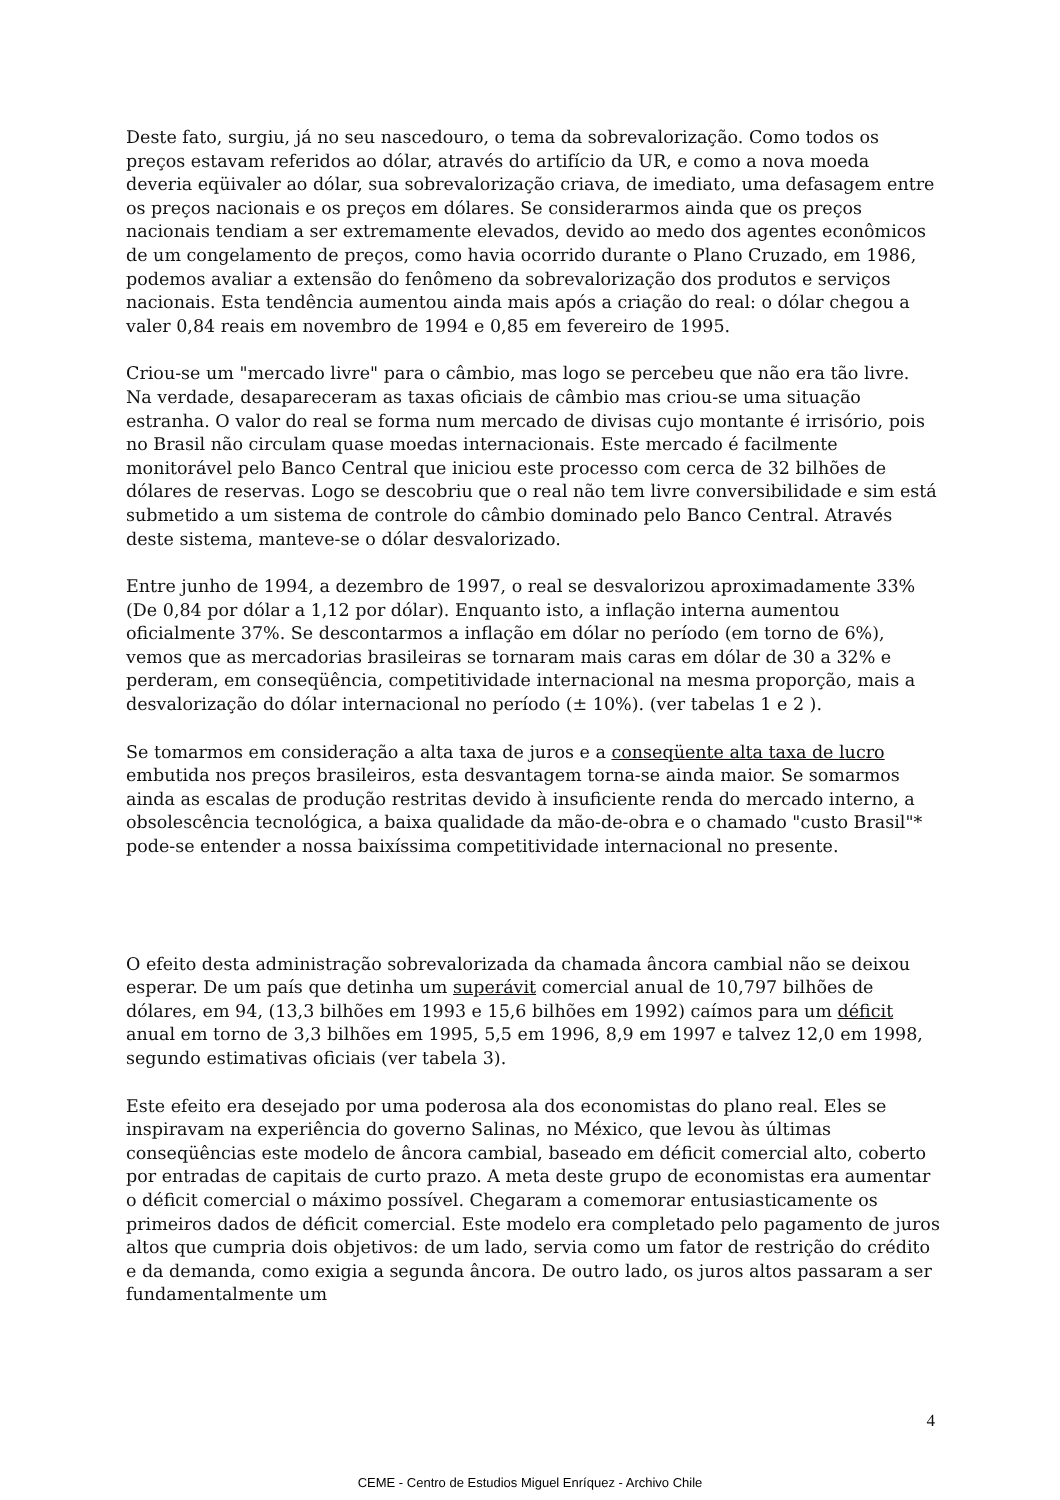Deste fato, surgiu, já no seu nascedouro, o tema da sobrevalorização. Como todos os preços estavam referidos ao dólar, através do artifício da UR, e como a nova moeda deveria eqüivaler ao dólar, sua sobrevalorização criava, de imediato, uma defasagem entre os preços nacionais e os preços em dólares. Se considerarmos ainda que os preços nacionais tendiam a ser extremamente elevados, devido ao medo dos agentes econômicos de um congelamento de preços, como havia ocorrido durante o Plano Cruzado, em 1986, podemos avaliar a extensão do fenômeno da sobrevalorização dos produtos e serviços nacionais. Esta tendência aumentou ainda mais após a criação do real: o dólar chegou a valer 0,84 reais em novembro de 1994 e 0,85 em fevereiro de 1995.
Criou-se um "mercado livre" para o câmbio, mas logo se percebeu que não era tão livre. Na verdade, desapareceram as taxas oficiais de câmbio mas criou-se uma situação estranha. O valor do real se forma num mercado de divisas cujo montante é irrisório, pois no Brasil não circulam quase moedas internacionais. Este mercado é facilmente monitorável pelo Banco Central que iniciou este processo com cerca de 32 bilhões de dólares de reservas. Logo se descobriu que o real não tem livre conversibilidade e sim está submetido a um sistema de controle do câmbio dominado pelo Banco Central. Através deste sistema, manteve-se o dólar desvalorizado.
Entre junho de 1994, a dezembro de 1997, o real se desvalorizou aproximadamente 33% (De 0,84 por dólar a 1,12 por dólar). Enquanto isto, a inflação interna aumentou oficialmente 37%. Se descontarmos a inflação em dólar no período (em torno de 6%), vemos que as mercadorias brasileiras se tornaram mais caras em dólar de 30 a 32% e perderam, em conseqüência, competitividade internacional na mesma proporção, mais a desvalorização do dólar internacional no período (± 10%). (ver tabelas 1 e 2 ).
Se tomarmos em consideração a alta taxa de juros e a conseqüente alta taxa de lucro embutida nos preços brasileiros, esta desvantagem torna-se ainda maior. Se somarmos ainda as escalas de produção restritas devido à insuficiente renda do mercado interno, a obsolescência tecnológica, a baixa qualidade da mão-de-obra e o chamado "custo Brasil"* pode-se entender a nossa baixíssima competitividade internacional no presente.
O efeito desta administração sobrevalorizada da chamada âncora cambial não se deixou esperar. De um país que detinha um superávit comercial anual de 10,797 bilhões de dólares, em 94, (13,3 bilhões em 1993 e 15,6 bilhões em 1992) caímos para um déficit anual em torno de 3,3 bilhões em 1995, 5,5 em 1996, 8,9 em 1997 e talvez 12,0 em 1998, segundo estimativas oficiais (ver tabela 3).
Este efeito era desejado por uma poderosa ala dos economistas do plano real. Eles se inspiravam na experiência do governo Salinas, no México, que levou às últimas conseqüências este modelo de âncora cambial, baseado em déficit comercial alto, coberto por entradas de capitais de curto prazo. A meta deste grupo de economistas era aumentar o déficit comercial o máximo possível. Chegaram a comemorar entusiasticamente os primeiros dados de déficit comercial. Este modelo era completado pelo pagamento de juros altos que cumpria dois objetivos: de um lado, servia como um fator de restrição do crédito e da demanda, como exigia a segunda âncora. De outro lado, os juros altos passaram a ser fundamentalmente um
4
CEME - Centro de Estudios Miguel Enríquez - Archivo Chile